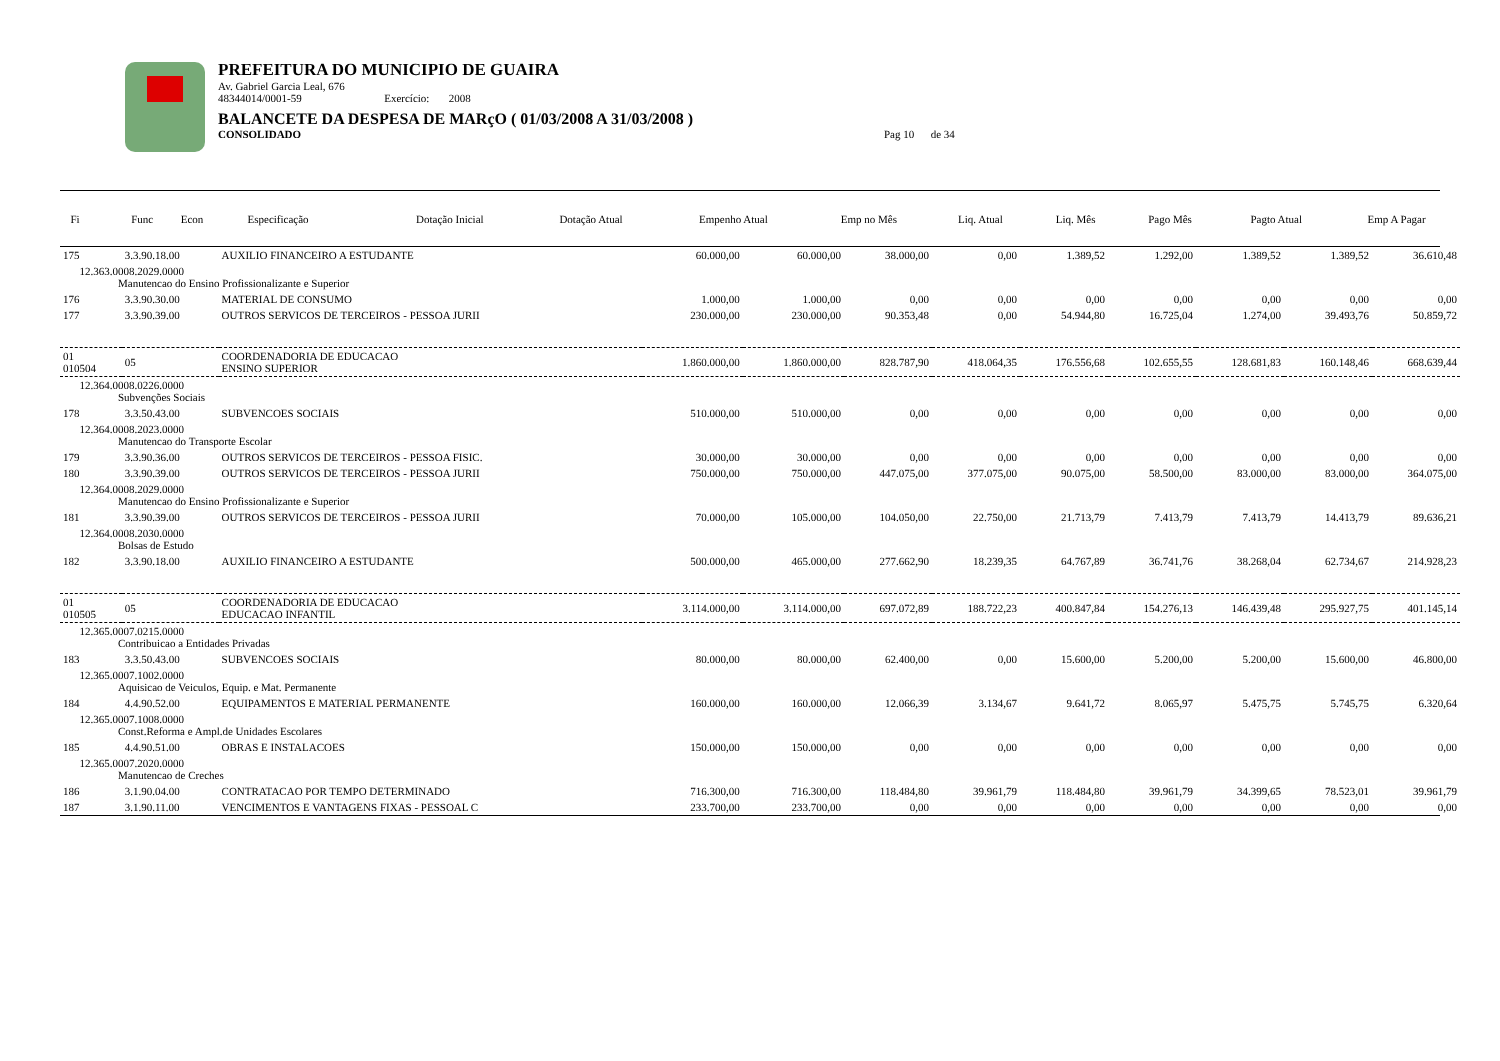PREFEITURA DO MUNICIPIO DE GUAIRA
Av. Gabriel Garcia Leal, 676
48344014/0001-59 Exercício: 2008
BALANCETE DA DESPESA DE MARçO ( 01/03/2008 A 31/03/2008 )
CONSOLIDADO Pag 10 de 34
| Fi | Func Econ | Especificação | Dotação Inicial | Dotação Atual | Empenho Atual | Emp no Mês | Liq. Atual | Liq. Mês | Pago Mês | Pagto Atual | Emp A Pagar |
| --- | --- | --- | --- | --- | --- | --- | --- | --- | --- | --- | --- |
| 175 | 3.3.90.18.00 | AUXILIO FINANCEIRO A ESTUDANTE | 60.000,00 | 60.000,00 | 38.000,00 | 0,00 | 1.389,52 | 1.292,00 | 1.389,52 | 1.389,52 | 36.610,48 |
| 12.363.0008.2029.0000 Manutencao do Ensino Profissionalizante e Superior | | | | | | | | | | | |
| 176 | 3.3.90.30.00 | MATERIAL DE CONSUMO | 1.000,00 | 1.000,00 | 0,00 | 0,00 | 0,00 | 0,00 | 0,00 | 0,00 | 0,00 |
| 177 | 3.3.90.39.00 | OUTROS SERVICOS DE TERCEIROS - PESSOA JURII | 230.000,00 | 230.000,00 | 90.353,48 | 0,00 | 54.944,80 | 16.725,04 | 1.274,00 | 39.493,76 | 50.859,72 |
| 01 010504 | 05 | COORDENADORIA DE EDUCACAO ENSINO SUPERIOR | 1.860.000,00 | 1.860.000,00 | 828.787,90 | 418.064,35 | 176.556,68 | 102.655,55 | 128.681,83 | 160.148,46 | 668.639,44 |
| 12.364.0008.0226.0000 Subvenções Sociais | | | | | | | | | | | |
| 178 | 3.3.50.43.00 | SUBVENCOES SOCIAIS | 510.000,00 | 510.000,00 | 0,00 | 0,00 | 0,00 | 0,00 | 0,00 | 0,00 | 0,00 |
| 12.364.0008.2023.0000 Manutencao do Transporte Escolar | | | | | | | | | | | |
| 179 | 3.3.90.36.00 | OUTROS SERVICOS DE TERCEIROS - PESSOA FISIC. | 30.000,00 | 30.000,00 | 0,00 | 0,00 | 0,00 | 0,00 | 0,00 | 0,00 | 0,00 |
| 180 | 3.3.90.39.00 | OUTROS SERVICOS DE TERCEIROS - PESSOA JURII | 750.000,00 | 750.000,00 | 447.075,00 | 377.075,00 | 90.075,00 | 58.500,00 | 83.000,00 | 83.000,00 | 364.075,00 |
| 12.364.0008.2029.0000 Manutencao do Ensino Profissionalizante e Superior | | | | | | | | | | | |
| 181 | 3.3.90.39.00 | OUTROS SERVICOS DE TERCEIROS - PESSOA JURII | 70.000,00 | 105.000,00 | 104.050,00 | 22.750,00 | 21.713,79 | 7.413,79 | 7.413,79 | 14.413,79 | 89.636,21 |
| 12.364.0008.2030.0000 Bolsas de Estudo | | | | | | | | | | | |
| 182 | 3.3.90.18.00 | AUXILIO FINANCEIRO A ESTUDANTE | 500.000,00 | 465.000,00 | 277.662,90 | 18.239,35 | 64.767,89 | 36.741,76 | 38.268,04 | 62.734,67 | 214.928,23 |
| 01 010505 | 05 | COORDENADORIA DE EDUCACAO EDUCACAO INFANTIL | 3.114.000,00 | 3.114.000,00 | 697.072,89 | 188.722,23 | 400.847,84 | 154.276,13 | 146.439,48 | 295.927,75 | 401.145,14 |
| 12.365.0007.0215.0000 Contribuicao a Entidades Privadas | | | | | | | | | | | |
| 183 | 3.3.50.43.00 | SUBVENCOES SOCIAIS | 80.000,00 | 80.000,00 | 62.400,00 | 0,00 | 15.600,00 | 5.200,00 | 5.200,00 | 15.600,00 | 46.800,00 |
| 12.365.0007.1002.0000 Aquisicao de Veiculos, Equip. e Mat. Permanente | | | | | | | | | | | |
| 184 | 4.4.90.52.00 | EQUIPAMENTOS E MATERIAL PERMANENTE | 160.000,00 | 160.000,00 | 12.066,39 | 3.134,67 | 9.641,72 | 8.065,97 | 5.475,75 | 5.745,75 | 6.320,64 |
| 12.365.0007.1008.0000 Const.Reforma e Ampl.de Unidades Escolares | | | | | | | | | | | |
| 185 | 4.4.90.51.00 | OBRAS E INSTALACOES | 150.000,00 | 150.000,00 | 0,00 | 0,00 | 0,00 | 0,00 | 0,00 | 0,00 | 0,00 |
| 12.365.0007.2020.0000 Manutencao de Creches | | | | | | | | | | | |
| 186 | 3.1.90.04.00 | CONTRATACAO POR TEMPO DETERMINADO | 716.300,00 | 716.300,00 | 118.484,80 | 39.961,79 | 118.484,80 | 39.961,79 | 34.399,65 | 78.523,01 | 39.961,79 |
| 187 | 3.1.90.11.00 | VENCIMENTOS E VANTAGENS FIXAS - PESSOAL C | 233.700,00 | 233.700,00 | 0,00 | 0,00 | 0,00 | 0,00 | 0,00 | 0,00 | 0,00 |